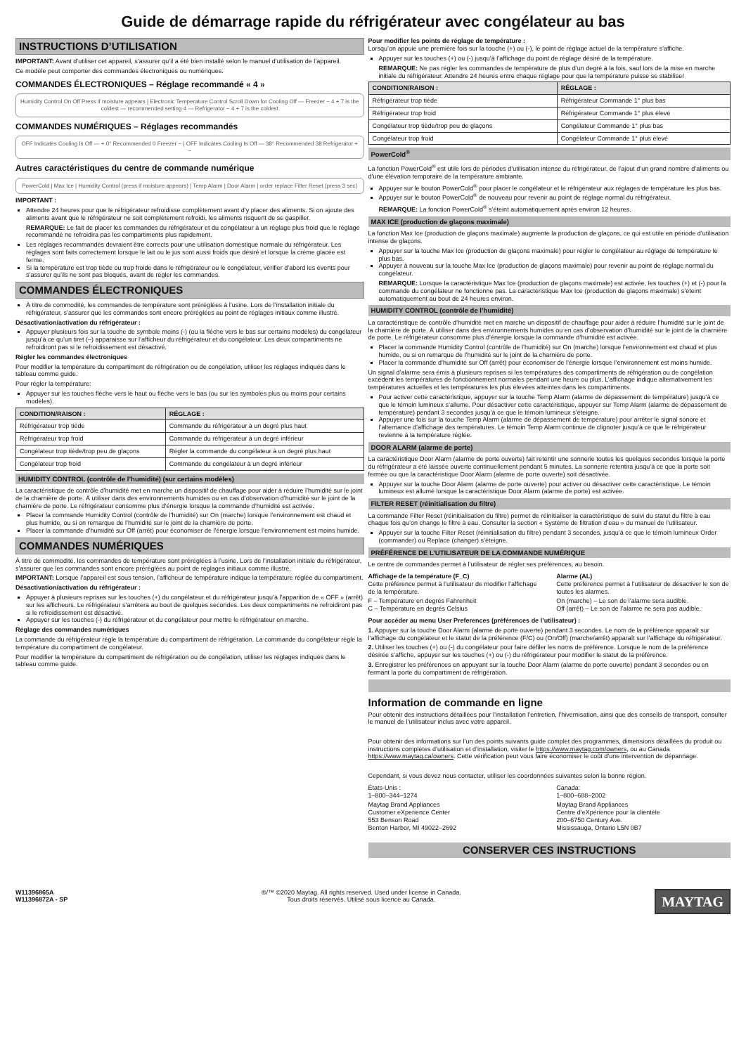Guide de démarrage rapide du réfrigérateur avec congélateur au bas
INSTRUCTIONS D’UTILISATION
IMPORTANT: Avant d’utiliser cet appareil, s’assurer qu’il a été bien installé selon le manuel d’utilisation de l’appareil.
Ce modèle peut comporter des commandes électroniques ou numériques.
COMMANDES ÉLECTRONIQUES – Réglage recommandé « 4 »
Humidity Control On Off Press if moisture appears | Electronic Temperature Control Scroll Down for Cooling Off — Freezer − 4 + 7 is the coldest — recommended setting 4 — Refrigerator − 4 + 7 is the coldest
COMMANDES NUMÉRIQUES – Réglages recommandés
OFF Indicates Cooling Is Off — + 0° Recommended 0 Freezer − | OFF Indicates Cooling Is Off — 38° Recommended 38 Refrigerator + −
Autres caractéristiques du centre de commande numérique
PowerCold | Max Ice | Humidity Control (press if moisture appears) | Temp Alarm | Door Alarm | order replace Filter Reset (press 3 sec)
IMPORTANT :
Attendre 24 heures pour que le réfrigérateur refroidisse complètement avant d’y placer des aliments. Si on ajoute des aliments avant que le réfrigérateur ne soit complètement refroidi, les aliments risquent de se gaspiller.
REMARQUE: Le fait de placer les commandes du réfrigérateur et du congélateur à un réglage plus froid que le réglage recommandé ne refroidira pas les compartiments plus rapidement.
Les réglages recommandés devraient être corrects pour une utilisation domestique normale du réfrigérateur. Les réglages sont faits correctement lorsque le lait ou le jus sont aussi froids que désiré et lorsque la crème glacée est ferme.
Si la température est trop tiède ou trop froide dans le réfrigérateur ou le congélateur, vérifier d’abord les évents pour s’assurer qu’ils ne sont pas bloqués, avant de régler les commandes.
COMMANDES ÉLECTRONIQUES
À titre de commodité, les commandes de température sont préréglées à l’usine. Lors de l’installation initiale du réfrigérateur, s’assurer que les commandes sont encore préréglées au point de réglages initiaux comme illustré.
Désactivation/activation du réfrigérateur :
Appuyer plusieurs fois sur la touche de symbole moins (-) (ou la flèche vers le bas sur certains modèles) du congélateur jusqu’à ce qu’un tiret (–) apparaisse sur l’afficheur du réfrigérateur et du congélateur. Les deux compartiments ne refroidiront pas si le refroidissement est désactivé.
Régler les commandes électroniques
Pour modifier la température du compartiment de réfrigération ou de congélation, utiliser les réglages indiqués dans le tableau comme guide.
Pour régler la température:
Appuyer sur les touches flèche vers le haut ou flèche vers le bas (ou sur les symboles plus ou moins pour certains modèles).
| CONDITION/RAISON : | RÉGLAGE : |
| --- | --- |
| Réfrigérateur trop tiède | Commande du réfrigérateur à un degré plus haut |
| Réfrigérateur trop froid | Commande du réfrigérateur à un degré inférieur |
| Congélateur trop tiède/trop peu de glaçons | Régler la commande du congélateur à un degré plus haut |
| Congélateur trop froid | Commande du congélateur à un degré inférieur |
HUMIDITY CONTROL (contrôle de l’humidité) (sur certains modèles)
La caractéristique de contrôle d’humidité met en marche un dispositif de chauffage pour aider à réduire l’humidité sur le joint de la charnière de porte. À utiliser dans des environnements humides ou en cas d’observation d’humidité sur le joint de la charnière de porte. Le réfrigérateur consomme plus d’énergie lorsque la commande d’humidité est activée.
Placer la commande Humidity Control (contrôle de l’humidité) sur On (marche) lorsque l’environnement est chaud et plus humide, ou si on remarque de l’humidité sur le joint de la charnière de porte.
Placer la commande d’humidité sur Off (arrêt) pour économiser de l’énergie lorsque l’environnement est moins humide.
COMMANDES NUMÉRIQUES
À titre de commodité, les commandes de température sont préréglées à l’usine. Lors de l’installation initiale du réfrigérateur, s’assurer que les commandes sont encore préréglées au point de réglages initiaux comme illustré.
IMPORTANT: Lorsque l’appareil est sous tension, l’afficheur de température indique la température réglée du compartiment.
Désactivation/activation du réfrigérateur :
Appuyer à plusieurs reprises sur les touches (+) du congélateur et du réfrigérateur jusqu’à l’apparition de « OFF » (arrêt) sur les afficheurs. Le réfrigérateur s’arrêtera au bout de quelques secondes. Les deux compartiments ne refroidiront pas si le refroidissement est désactivé.
Appuyer sur les touches (-) du réfrigérateur et du congélateur pour mettre le réfrigérateur en marche.
Réglage des commandes numériques
La commande du réfrigérateur règle la température du compartiment de réfrigération. La commande du congélateur règle la température du compartiment de congélateur.
Pour modifier la température du compartiment de réfrigération ou de congélation, utiliser les réglages indiqués dans le tableau comme guide.
Pour modifier les points de réglage de température :
Lorsqu’on appuie une première fois sur la touche (+) ou (-), le point de réglage actuel de la température s’affiche.
Appuyer sur les touches (+) ou (-) jusqu’à l’affichage du point de réglage désiré de la température.
REMARQUE: Ne pas régler les commandes de température de plus d’un degré à la fois, sauf lors de la mise en marche initiale du réfrigérateur. Attendre 24 heures entre chaque réglage pour que la température puisse se stabiliser
| CONDITION/RAISON : | RÉGLAGE : |
| --- | --- |
| Réfrigérateur trop tiède | Réfrigérateur Commande 1° plus bas |
| Réfrigérateur trop froid | Réfrigérateur Commande 1° plus élevé |
| Congélateur trop tiède/trop peu de glaçons | Congélateur Commande 1° plus bas |
| Congélateur trop froid | Congélateur Commande 1° plus élevé |
PowerCold<sup>®</sup>
La fonction PowerCold<sup>®</sup> est utile lors de périodes d’utilisation intense du réfrigérateur, de l’ajout d’un grand nombre d’aliments ou d’une élévation temporaire de la température ambiante.
Appuyer sur le bouton PowerCold<sup>®</sup> pour placer le congélateur et le réfrigérateur aux réglages de température les plus bas.
Appuyer sur le bouton PowerCold<sup>®</sup> de nouveau pour revenir au point de réglage normal du réfrigérateur.
REMARQUE: La fonction PowerCold<sup>®</sup> s’éteint automatiquement après environ 12 heures.
MAX ICE (production de glaçons maximale)
La fonction Max Ice (production de glaçons maximale) augmente la production de glaçons, ce qui est utile en période d’utilisation intense de glaçons.
Appuyer sur la touche Max Ice (production de glaçons maximale) pour régler le congélateur au réglage de température le plus bas.
Appuyer à nouveau sur la touche Max Ice (production de glaçons maximale) pour revenir au point de réglage normal du congélateur.
REMARQUE: Lorsque la caractéristique Max Ice (production de glaçons maximale) est activée, les touches (+) et (-) pour la commande du congélateur ne fonctionne pas. La caractéristique Max Ice (production de glaçons maximale) s’éteint automatiquement au bout de 24 heures environ.
HUMIDITY CONTROL (contrôle de l’humidité)
La caractéristique de contrôle d’humidité met en marche un dispositif de chauffage pour aider à réduire l’humidité sur le joint de la charnière de porte. À utiliser dans des environnements humides ou en cas d’observation d’humidité sur le joint de la charnière de porte. Le réfrigérateur consomme plus d’énergie lorsque la commande d’humidité est activée.
Placer la commande Humidity Control (contrôle de l’humidité) sur On (marche) lorsque l’environnement est chaud et plus humide, ou si on remarque de l’humidité sur le joint de la charnière de porte.
Placer la commande d’humidité sur Off (arrêt) pour économiser de l’énergie lorsque l’environnement est moins humide.
Un signal d’alarme sera émis à plusieurs reprises si les températures des compartiments de réfrigération ou de congélation excèdent les températures de fonctionnement normales pendant une heure ou plus. L’affichage indique alternativement les températures actuelles et les températures les plus élevées atteintes dans les compartiments.
Pour activer cette caractéristique, appuyer sur la touche Temp Alarm (alarme de dépassement de température) jusqu’à ce que le témoin lumineux s’allume. Pour désactiver cette caractéristique, appuyer sur Temp Alarm (alarme de dépassement de température) pendant 3 secondes jusqu’à ce que le témoin lumineux s’éteigne.
Appuyer une fois sur la touche Temp Alarm (alarme de dépassement de température) pour arrêter le signal sonore et l’alternance d’affichage des températures. Le témoin Temp Alarm continue de clignoter jusqu’à ce que le réfrigérateur revienne à la température réglée.
DOOR ALARM (alarme de porte)
La caractéristique Door Alarm (alarme de porte ouverte) fait retentir une sonnerie toutes les quelques secondes lorsque la porte du réfrigérateur a été laissée ouverte continuellement pendant 5 minutes. La sonnerie retentira jusqu’à ce que la porte soit fermée ou que la caractéristique Door Alarm (alarme de porte ouverte) soit désactivée.
Appuyer sur la touche Door Alarm (alarme de porte ouverte) pour activer ou désactiver cette caractéristique. Le témoin lumineux est allumé lorsque la caractéristique Door Alarm (alarme de porte) est activée.
FILTER RESET (réinitialisation du filtre)
La commande Filter Reset (réinitialisation du filtre) permet de réinitialiser la caractéristique de suivi du statut du filtre à eau chaque fois qu’on change le filtre à eau. Consulter la section « Système de filtration d’eau » du manuel de l’utilisateur.
Appuyer sur la touche Filter Reset (réinitialisation du filtre) pendant 3 secondes, jusqu’à ce que le témoin lumineux Order (commander) ou Replace (changer) s’éteigne.
PRÉFÉRENCE DE L’UTILISATEUR DE LA COMMANDE NUMÉRIQUE
Le centre de commandes permet à l’utilisateur de régler ses préférences, au besoin.
Affichage de la température (F_C)
Cette préférence permet à l’utilisateur de modifier l’affichage de la température.
F – Température en degrés Fahrenheit
C – Température en degrés Celsius
Alarme (AL)
Cette préférence permet à l’utilisateur de désactiver le son de toutes les alarmes.
On (marche) – Le son de l’alarme sera audible.
Off (arrêt) – Le son de l’alarme ne sera pas audible.
Pour accéder au menu User Preferences (préférences de l’utilisateur) :
1. Appuyer sur la touche Door Alarm (alarme de porte ouverte) pendant 3 secondes. Le nom de la préférence apparaît sur l’affichage du congélateur et le statut de la préférence (F/C) ou (On/Off) (marche/arrêt) apparaît sur l’affichage du réfrigérateur.
2. Utiliser les touches (+) ou (-) du congélateur pour faire défiler les noms de préférence. Lorsque le nom de la préférence désirée s’affiche, appuyer sur les touches (+) ou (-) du réfrigérateur pour modifier le statut de la préférence.
3. Enregistrer les préférences en appuyant sur la touche Door Alarm (alarme de porte ouverte) pendant 3 secondes ou en fermant la porte du compartiment de réfrigération.
Information de commande en ligne
Pour obtenir des instructions détaillées pour l’installation l’entretien, l’hivernisation, ainsi que des conseils de transport, consulter le manuel de l’utilisateur inclus avec votre appareil.
Pour obtenir des informations sur l’un des points suivants guide complet des programmes, dimensions détaillées du produit ou instructions complètes d’utilisation et d’installation, visiter le https://www.maytag.com/owners, ou au Canada https://www.maytag.ca/owners. Cette vérification peut vous faire économiser le coût d’une intervention de dépannage.
Cependant, si vous devez nous contacter, utiliser les coordonnées suivantes selon la bonne région.
États-Unis :
1–800–344–1274
Maytag Brand Appliances
Customer eXperience Center
553 Benson Road
Benton Harbor, MI 49022–2692
Canada:
1–800–688–2002
Maytag Brand Appliances
Centre d’eXpérience pour la clientèle
200–6750 Century Ave.
Mississauga, Ontario L5N 0B7
CONSERVER CES INSTRUCTIONS
W11396865A
W11396872A - SP
®/™ ©2020 Maytag. All rights reserved. Used under license in Canada.
Tous droits réservés. Utilisé sous licence au Canada.
MAYTAG